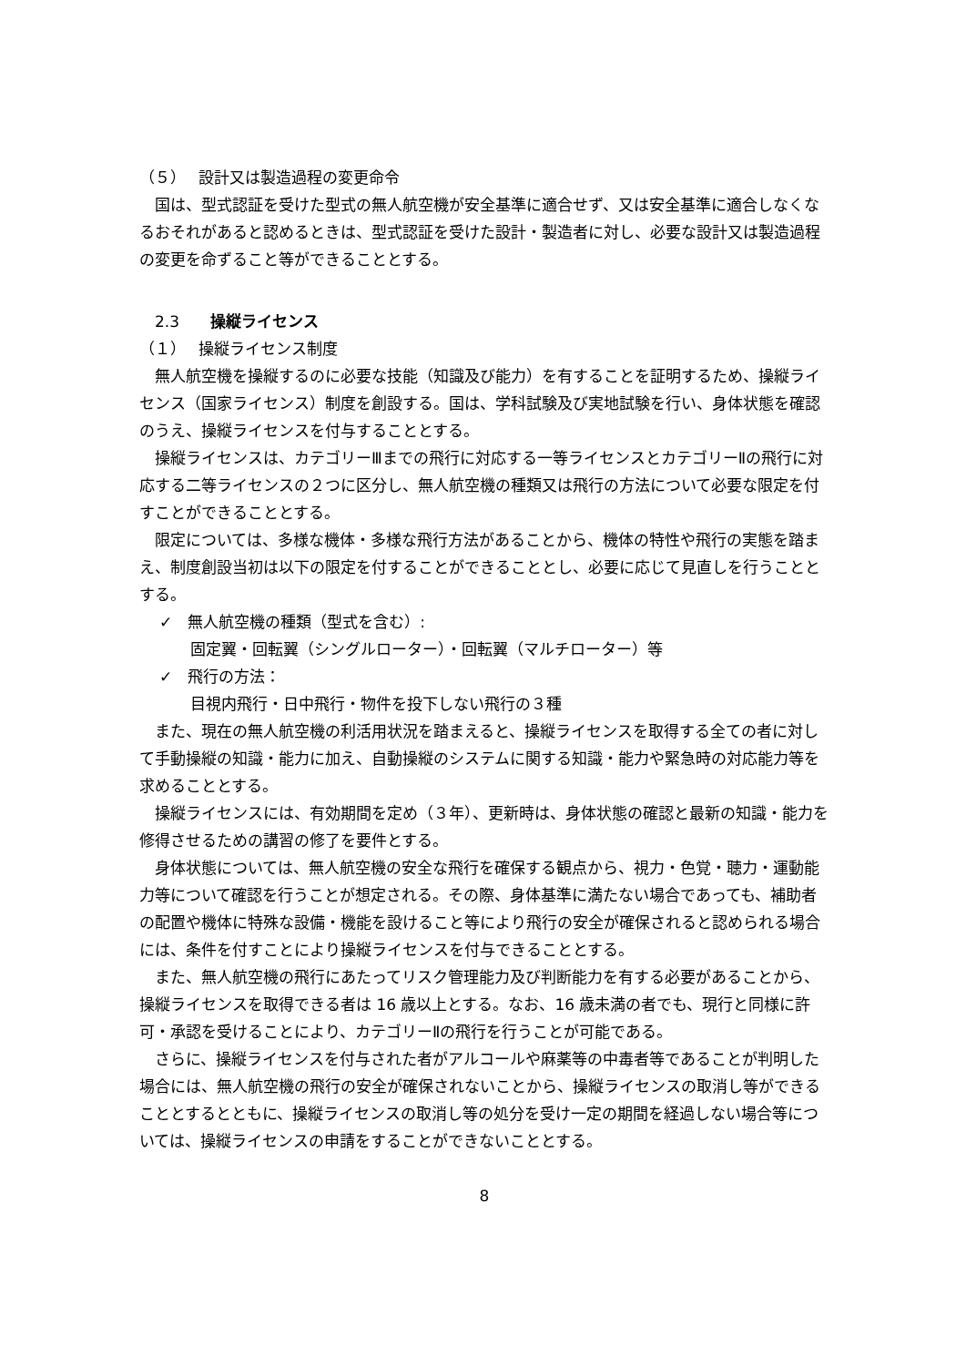（５）　 設計又は製造過程の変更命令
国は、型式認証を受けた型式の無人航空機が安全基準に適合せず、又は安全基準に適合しなくなるおそれがあると認めるときは、型式認証を受けた設計・製造者に対し、必要な設計又は製造過程の変更を命ずること等ができることとする。
　2.3　　操縦ライセンス
（１）　 操縦ライセンス制度
無人航空機を操縦するのに必要な技能（知識及び能力）を有することを証明するため、操縦ライセンス（国家ライセンス）制度を創設する。国は、学科試験及び実地試験を行い、身体状態を確認のうえ、操縦ライセンスを付与することとする。
操縦ライセンスは、カテゴリーⅢまでの飛行に対応する一等ライセンスとカテゴリーⅡの飛行に対応する二等ライセンスの２つに区分し、無人航空機の種類又は飛行の方法について必要な限定を付すことができることとする。
限定については、多様な機体・多様な飛行方法があることから、機体の特性や飛行の実態を踏まえ、制度創設当初は以下の限定を付することができることとし、必要に応じて見直しを行うこととする。
✓　無人航空機の種類（型式を含む）:
固定翼・回転翼（シングルローター）・回転翼（マルチローター）等
✓　飛行の方法：
目視内飛行・日中飛行・物件を投下しない飛行の３種
また、現在の無人航空機の利活用状況を踏まえると、操縦ライセンスを取得する全ての者に対して手動操縦の知識・能力に加え、自動操縦のシステムに関する知識・能力や緊急時の対応能力等を求めることとする。
操縦ライセンスには、有効期間を定め（３年）、更新時は、身体状態の確認と最新の知識・能力を修得させるための講習の修了を要件とする。
身体状態については、無人航空機の安全な飛行を確保する観点から、視力・色覚・聴力・運動能力等について確認を行うことが想定される。その際、身体基準に満たない場合であっても、補助者の配置や機体に特殊な設備・機能を設けること等により飛行の安全が確保されると認められる場合には、条件を付すことにより操縦ライセンスを付与できることとする。
また、無人航空機の飛行にあたってリスク管理能力及び判断能力を有する必要があることから、操縦ライセンスを取得できる者は 16 歳以上とする。なお、16 歳未満の者でも、現行と同様に許可・承認を受けることにより、カテゴリーⅡの飛行を行うことが可能である。
さらに、操縦ライセンスを付与された者がアルコールや麻薬等の中毒者等であることが判明した場合には、無人航空機の飛行の安全が確保されないことから、操縦ライセンスの取消し等ができることとするとともに、操縦ライセンスの取消し等の処分を受け一定の期間を経過しない場合等については、操縦ライセンスの申請をすることができないこととする。
8